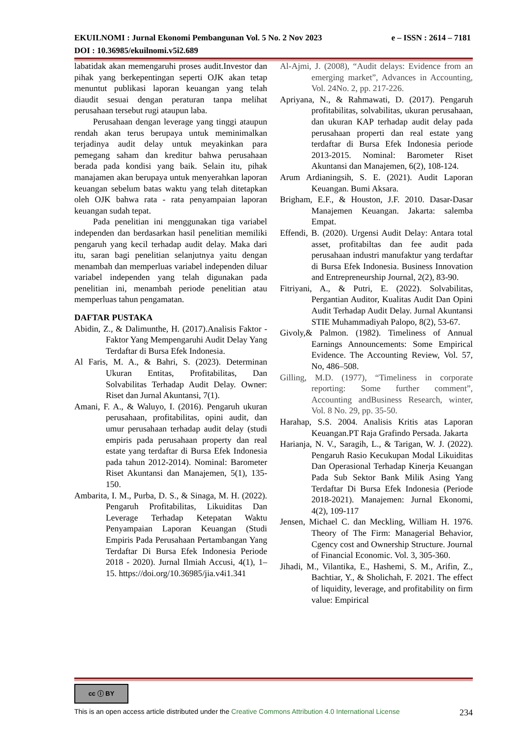e – ISSN : 2614 – 7181 EKUILNOMI : Jurnal Ekonomi Pembangunan Vol. 5 No. 2 Nov 2023
DOI : 10.36985/ekuilnomi.v5i2.689
labatidak akan memengaruhi proses audit.Investor dan pihak yang berkepentingan seperti OJK akan tetap menuntut publikasi laporan keuangan yang telah diaudit sesuai dengan peraturan tanpa melihat perusahaan tersebut rugi ataupun laba.
Perusahaan dengan leverage yang tinggi ataupun rendah akan terus berupaya untuk meminimalkan terjadinya audit delay untuk meyakinkan para pemegang saham dan kreditur bahwa perusahaan berada pada kondisi yang baik. Selain itu, pihak manajamen akan berupaya untuk menyerahkan laporan keuangan sebelum batas waktu yang telah ditetapkan oleh OJK bahwa rata - rata penyampaian laporan keuangan sudah tepat.
Pada penelitian ini menggunakan tiga variabel independen dan berdasarkan hasil penelitian memiliki pengaruh yang kecil terhadap audit delay. Maka dari itu, saran bagi penelitian selanjutnya yaitu dengan menambah dan memperluas variabel independen diluar variabel independen yang telah digunakan pada penelitian ini, menambah periode penelitian atau memperluas tahun pengamatan.
DAFTAR PUSTAKA
Abidin, Z., & Dalimunthe, H. (2017).Analisis Faktor - Faktor Yang Mempengaruhi Audit Delay Yang Terdaftar di Bursa Efek Indonesia.
Al Faris, M. A., & Bahri, S. (2023). Determinan Ukuran Entitas, Profitabilitas, Dan Solvabilitas Terhadap Audit Delay. Owner: Riset dan Jurnal Akuntansi, 7(1).
Amani, F. A., & Waluyo, I. (2016). Pengaruh ukuran perusahaan, profitabilitas, opini audit, dan umur perusahaan terhadap audit delay (studi empiris pada perusahaan property dan real estate yang terdaftar di Bursa Efek Indonesia pada tahun 2012-2014). Nominal: Barometer Riset Akuntansi dan Manajemen, 5(1), 135-150.
Ambarita, I. M., Purba, D. S., & Sinaga, M. H. (2022). Pengaruh Profitabilitas, Likuiditas Dan Leverage Terhadap Ketepatan Waktu Penyampaian Laporan Keuangan (Studi Empiris Pada Perusahaan Pertambangan Yang Terdaftar Di Bursa Efek Indonesia Periode 2018 - 2020). Jurnal Ilmiah Accusi, 4(1), 1–15. https://doi.org/10.36985/jia.v4i1.341
Al-Ajmi, J. (2008), “Audit delays: Evidence from an emerging market”, Advances in Accounting, Vol. 24No. 2, pp. 217-226.
Apriyana, N., & Rahmawati, D. (2017). Pengaruh profitabilitas, solvabilitas, ukuran perusahaan, dan ukuran KAP terhadap audit delay pada perusahaan properti dan real estate yang terdaftar di Bursa Efek Indonesia periode 2013-2015. Nominal: Barometer Riset Akuntansi dan Manajemen, 6(2), 108-124.
Arum Ardianingsih, S. E. (2021). Audit Laporan Keuangan. Bumi Aksara.
Brigham, E.F., & Houston, J.F. 2010. Dasar-Dasar Manajemen Keuangan. Jakarta: salemba Empat.
Effendi, B. (2020). Urgensi Audit Delay: Antara total asset, profitabiltas dan fee audit pada perusahaan industri manufaktur yang terdaftar di Bursa Efek Indonesia. Business Innovation and Entrepreneurship Journal, 2(2), 83-90.
Fitriyani, A., & Putri, E. (2022). Solvabilitas, Pergantian Auditor, Kualitas Audit Dan Opini Audit Terhadap Audit Delay. Jurnal Akuntansi STIE Muhammadiyah Palopo, 8(2), 53-67.
Givoly,& Palmon. (1982). Timeliness of Annual Earnings Announcements: Some Empirical Evidence. The Accounting Review, Vol. 57, No, 486–508.
Gilling, M.D. (1977), “Timeliness in corporate reporting: Some further comment”, Accounting andBusiness Research, winter, Vol. 8 No. 29, pp. 35-50.
Harahap, S.S. 2004. Analisis Kritis atas Laporan Keuangan.PT Raja Grafindo Persada. Jakarta
Harianja, N. V., Saragih, L., & Tarigan, W. J. (2022). Pengaruh Rasio Kecukupan Modal Likuiditas Dan Operasional Terhadap Kinerja Keuangan Pada Sub Sektor Bank Milik Asing Yang Terdaftar Di Bursa Efek Indonesia (Periode 2018-2021). Manajemen: Jurnal Ekonomi, 4(2), 109-117
Jensen, Michael C. dan Meckling, William H. 1976. Theory of The Firm: Managerial Behavior, Cgency cost and Ownership Structure. Journal of Financial Economic. Vol. 3, 305-360.
Jihadi, M., Vilantika, E., Hashemi, S. M., Arifin, Z., Bachtiar, Y., & Sholichah, F. 2021. The effect of liquidity, leverage, and profitability on firm value: Empirical
cc ⓘ BY
234 This is an open access article distributed under the Creative Commons Attribution 4.0 International License